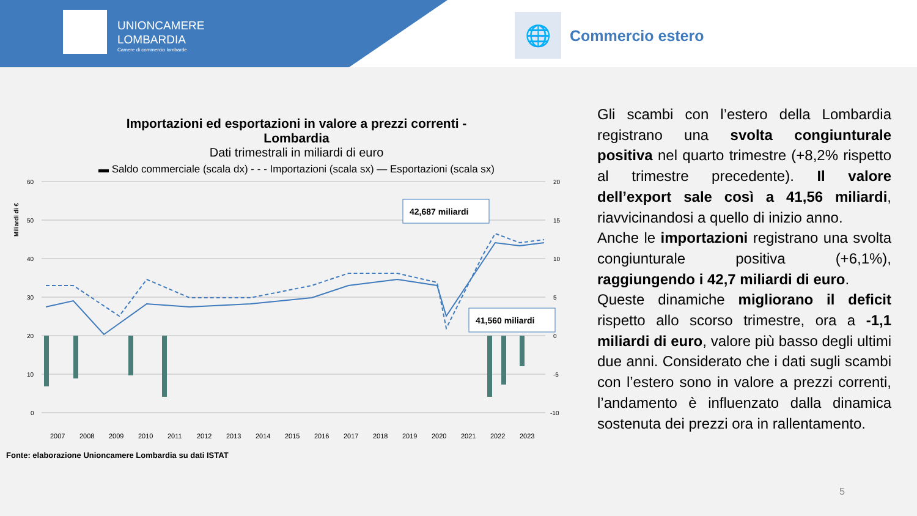UNIONCAMERE
LOMBARDIA
Camere di commercio lombarde
🌐
Commercio estero
Importazioni ed esportazioni in valore a prezzi correnti -
Lombardia
Dati trimestrali in miliardi di euro
▬ Saldo commerciale (scala dx) - - - Importazioni (scala sx) — Esportazioni (scala sx)
Miliardi di €
60
50
40
30
20
10
0
20
15
10
5
0
-5
-10
42,687 miliardi
41,560 miliardi
2007
2008
2009
2010
2011
2012
2013
2014
2015
2016
2017
2018
2019
2020
2021
2022
2023
Fonte: elaborazione Unioncamere Lombardia su dati ISTAT
Gli scambi con l’estero della Lombardia registrano una svolta congiunturale positiva nel quarto trimestre (+8,2% rispetto al trimestre precedente). Il valore dell’export sale così a 41,56 miliardi, riavvicinandosi a quello di inizio anno.
Anche le importazioni registrano una svolta congiunturale positiva (+6,1%), raggiungendo i 42,7 miliardi di euro.
Queste dinamiche migliorano il deficit rispetto allo scorso trimestre, ora a -1,1 miliardi di euro, valore più basso degli ultimi due anni. Considerato che i dati sugli scambi con l’estero sono in valore a prezzi correnti, l’andamento è influenzato dalla dinamica sostenuta dei prezzi ora in rallentamento.
5